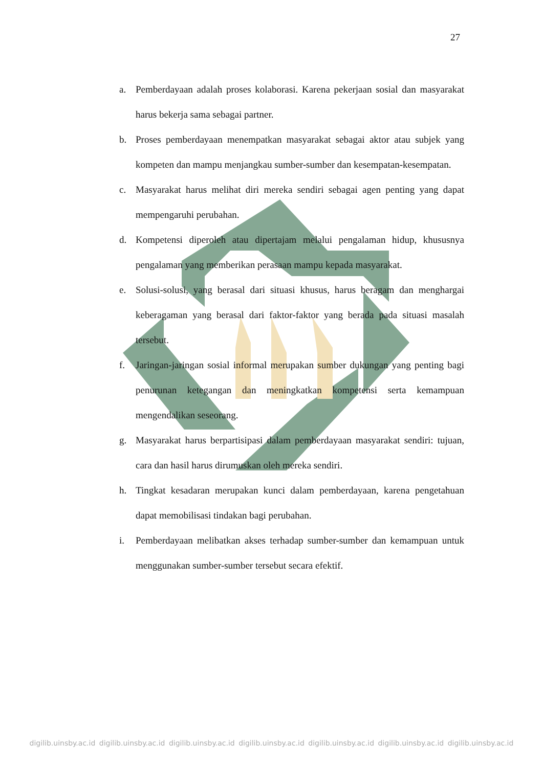27
a. Pemberdayaan adalah proses kolaborasi. Karena pekerjaan sosial dan masyarakat harus bekerja sama sebagai partner.
b. Proses pemberdayaan menempatkan masyarakat sebagai aktor atau subjek yang kompeten dan mampu menjangkau sumber-sumber dan kesempatan-kesempatan.
c. Masyarakat harus melihat diri mereka sendiri sebagai agen penting yang dapat mempengaruhi perubahan.
d. Kompetensi diperoleh atau dipertajam melalui pengalaman hidup, khususnya pengalaman yang memberikan perasaan mampu kepada masyarakat.
e. Solusi-solusi, yang berasal dari situasi khusus, harus beragam dan menghargai keberagaman yang berasal dari faktor-faktor yang berada pada situasi masalah tersebut.
f. Jaringan-jaringan sosial informal merupakan sumber dukungan yang penting bagi penurunan ketegangan dan meningkatkan kompetensi serta kemampuan mengendalikan seseorang.
g. Masyarakat harus berpartisipasi dalam pemberdayaan masyarakat sendiri: tujuan, cara dan hasil harus dirumuskan oleh mereka sendiri.
h. Tingkat kesadaran merupakan kunci dalam pemberdayaan, karena pengetahuan dapat memobilisasi tindakan bagi perubahan.
i. Pemberdayaan melibatkan akses terhadap sumber-sumber dan kemampuan untuk menggunakan sumber-sumber tersebut secara efektif.
digilib.uinsby.ac.id digilib.uinsby.ac.id digilib.uinsby.ac.id digilib.uinsby.ac.id digilib.uinsby.ac.id digilib.uinsby.ac.id digilib.uinsby.ac.id